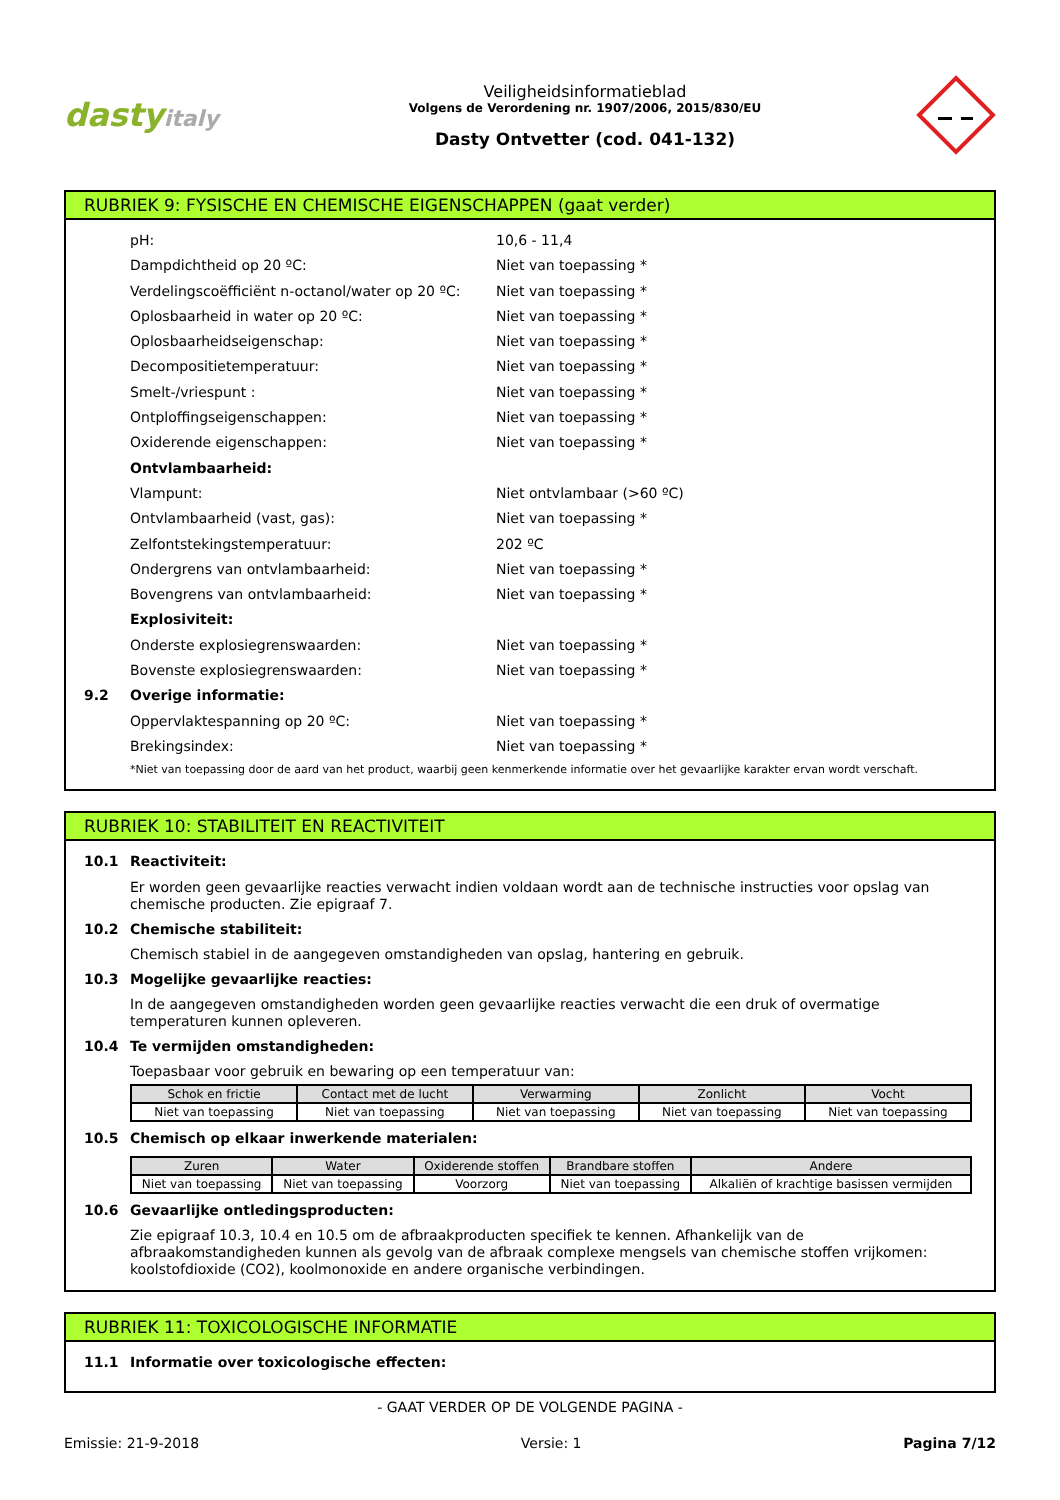dastyitaly
Veiligheidsinformatieblad
Volgens de Verordening nr. 1907/2006, 2015/830/EU
Dasty Ontvetter (cod. 041-132)
RUBRIEK 9: FYSISCHE EN CHEMISCHE EIGENSCHAPPEN (gaat verder)
pH: 10,6 - 11,4
Dampdichtheid op 20 ºC: Niet van toepassing *
Verdelingscoëfficiënt n-octanol/water op 20 ºC:
Niet van toepassing *
Oplosbaarheid in water op 20 ºC: Niet van toepassing *
Oplosbaarheidseigenschap: Niet van toepassing *
Decompositietemperatuur: Niet van toepassing *
Smelt-/vriespunt : Niet van toepassing *
Ontploffingseigenschappen: Niet van toepassing *
Oxiderende eigenschappen: Niet van toepassing *
Ontvlambaarheid:
Vlampunt: Niet ontvlambaar (>60 ºC)
Ontvlambaarheid (vast, gas): Niet van toepassing *
Zelfontstekingstemperatuur: 202 ºC
Ondergrens van ontvlambaarheid: Niet van toepassing *
Bovengrens van ontvlambaarheid: Niet van toepassing *
Explosiviteit:
Onderste explosiegrenswaarden: Niet van toepassing *
Bovenste explosiegrenswaarden: Niet van toepassing *
9.2 Overige informatie:
Oppervlaktespanning op 20 ºC: Niet van toepassing *
Brekingsindex: Niet van toepassing *
*Niet van toepassing door de aard van het product, waarbij geen kenmerkende informatie over het gevaarlijke karakter ervan wordt verschaft.
RUBRIEK 10: STABILITEIT EN REACTIVITEIT
10.1 Reactiviteit:
Er worden geen gevaarlijke reacties verwacht indien voldaan wordt aan de technische instructies voor opslag van chemische producten. Zie epigraaf 7.
10.2 Chemische stabiliteit:
Chemisch stabiel in de aangegeven omstandigheden van opslag, hantering en gebruik.
10.3 Mogelijke gevaarlijke reacties:
In de aangegeven omstandigheden worden geen gevaarlijke reacties verwacht die een druk of overmatige temperaturen kunnen opleveren.
10.4 Te vermijden omstandigheden:
Toepasbaar voor gebruik en bewaring op een temperatuur van:
| Schok en frictie | Contact met de lucht | Verwarming | Zonlicht | Vocht |
| --- | --- | --- | --- | --- |
| Niet van toepassing | Niet van toepassing | Niet van toepassing | Niet van toepassing | Niet van toepassing |
10.5 Chemisch op elkaar inwerkende materialen:
| Zuren | Water | Oxiderende stoffen | Brandbare stoffen | Andere |
| --- | --- | --- | --- | --- |
| Niet van toepassing | Niet van toepassing | Voorzorg | Niet van toepassing | Alkaliën of krachtige basissen vermijden |
10.6 Gevaarlijke ontledingsproducten:
Zie epigraaf 10.3, 10.4 en 10.5 om de afbraakproducten specifiek te kennen. Afhankelijk van de afbraakomstandigheden kunnen als gevolg van de afbraak complexe mengsels van chemische stoffen vrijkomen: koolstofdioxide (CO2), koolmonoxide en andere organische verbindingen.
RUBRIEK 11: TOXICOLOGISCHE INFORMATIE
11.1 Informatie over toxicologische effecten:
- GAAT VERDER OP DE VOLGENDE PAGINA -
Emissie: 21-9-2018 Versie: 1 Pagina 7/12